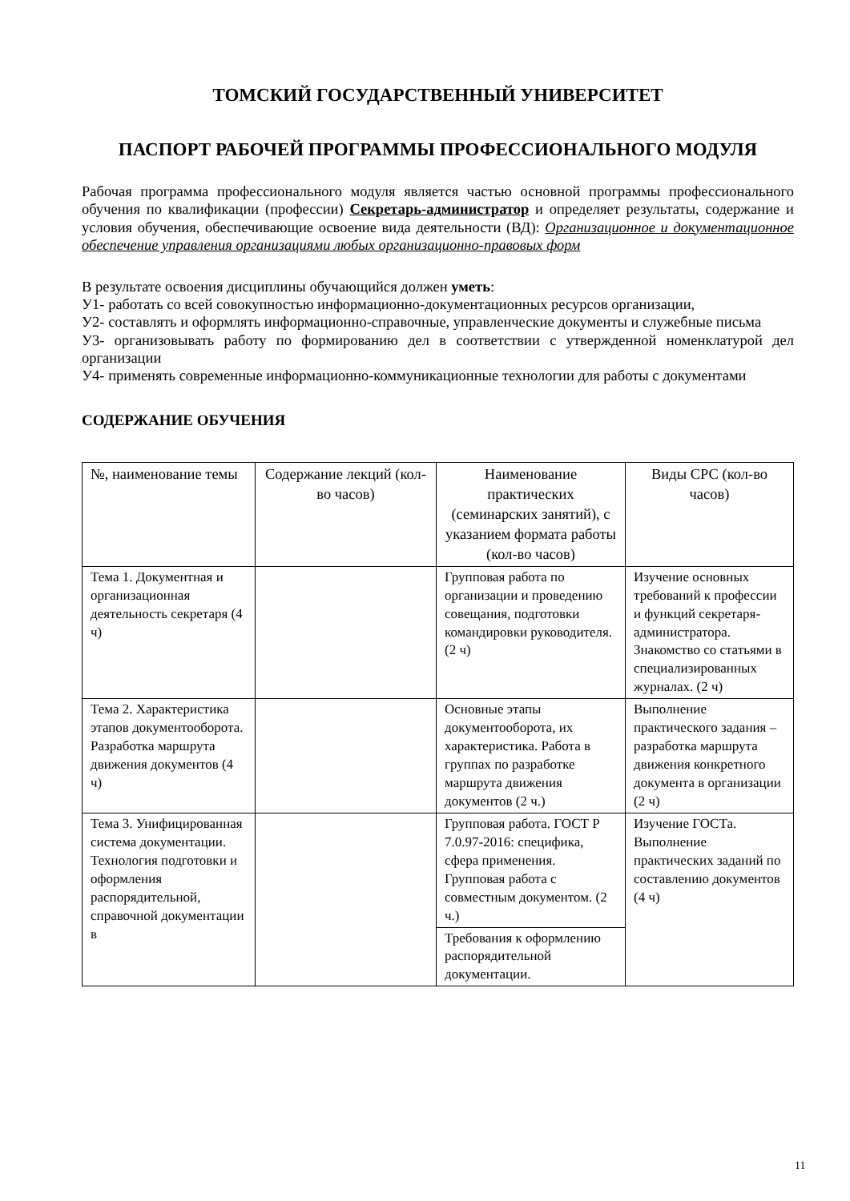ТОМСКИЙ ГОСУДАРСТВЕННЫЙ УНИВЕРСИТЕТ
ПАСПОРТ РАБОЧЕЙ ПРОГРАММЫ ПРОФЕССИОНАЛЬНОГО МОДУЛЯ
Рабочая программа профессионального модуля является частью основной программы профессионального обучения по квалификации (профессии) Секретарь-администратор и определяет результаты, содержание и условия обучения, обеспечивающие освоение вида деятельности (ВД): Организационное и документационное обеспечение управления организациями любых организационно-правовых форм
В результате освоения дисциплины обучающийся должен уметь:
У1- работать со всей совокупностью информационно-документационных ресурсов организации,
У2- составлять и оформлять информационно-справочные, управленческие документы и служебные письма
У3- организовывать работу по формированию дел в соответствии с утвержденной номенклатурой дел организации
У4- применять современные информационно-коммуникационные технологии для работы с документами
СОДЕРЖАНИЕ ОБУЧЕНИЯ
| №, наименование темы | Содержание лекций (кол-во часов) | Наименование практических (семинарских занятий), с указанием формата работы (кол-во часов) | Виды СРС (кол-во часов) |
| --- | --- | --- | --- |
| Тема 1. Документная и организационная деятельность секретаря (4 ч) | | Групповая работа по организации и проведению совещания, подготовки командировки руководителя. (2 ч) | Изучение основных требований к профессии и функций секретаря-администратора. Знакомство со статьями в специализированных журналах. (2 ч) |
| Тема 2. Характеристика этапов документооборота. Разработка маршрута движения документов (4 ч) | | Основные этапы документооборота, их характеристика. Работа в группах по разработке маршрута движения документов (2 ч.) | Выполнение практического задания – разработка маршрута движения конкретного документа в организации (2 ч) |
| Тема 3. Унифицированная система документации. Технология подготовки и оформления распорядительной, справочной документации в | | Групповая работа. ГОСТ Р 7.0.97-2016: специфика, сфера применения. Групповая работа с совместным документом. (2 ч.) | Изучение ГОСТа. Выполнение практических заданий по составлению документов (4 ч) |
| | | Требования к оформлению распорядительной документации. | |
11